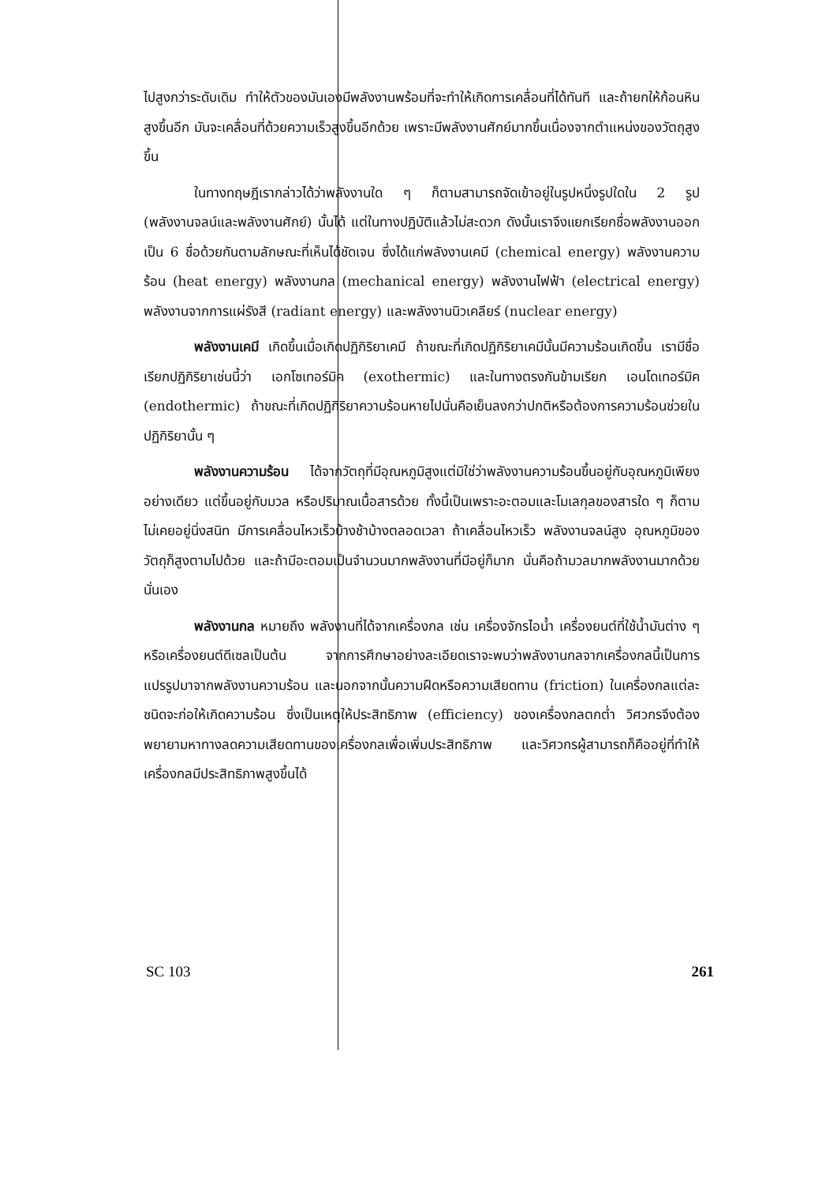ไปสูงกว่าระดับเดิม ทำให้ตัวของมันเองมีพลังงานพร้อมที่จะทำให้เกิดการเคลื่อนที่ได้ทันที และถ้ายกให้ก้อนหินสูงขึ้นอีก มันจะเคลื่อนที่ด้วยความเร็วสูงขึ้นอีกด้วย เพราะมีพลังงานศักย์มากขึ้นเนื่องจากตำแหน่งของวัตถุสูงขึ้น
ในทางทฤษฎีเรากล่าวได้ว่าพลังงานใด ๆ ก็ตามสามารถจัดเข้าอยู่ในรูปหนึ่งรูปใดใน 2 รูป (พลังงานจลน์และพลังงานศักย์) นั้นได้ แต่ในทางปฏิบัติแล้วไม่สะดวก ดังนั้นเราจึงแยกเรียกชื่อพลังงานออกเป็น 6 ชื่อด้วยกันตามลักษณะที่เห็นได้ชัดเจน ซึ่งได้แก่พลังงานเคมี (chemical energy) พลังงานความร้อน (heat energy) พลังงานกล (mechanical energy) พลังงานไฟฟ้า (electrical energy) พลังงานจากการแผ่รังสี (radiant energy) และพลังงานนิวเคลียร์ (nuclear energy)
พลังงานเคมี เกิดขึ้นเมื่อเกิดปฏิกิริยาเคมี ถ้าขณะที่เกิดปฏิกิริยาเคมีนั้นมีความร้อนเกิดขึ้น เรามีชื่อเรียกปฏิกิริยาเช่นนี้ว่า เอกโซเทอร์มิค (exothermic) และในทางตรงกันข้ามเรียก เอนโดเทอร์มิค (endothermic) ถ้าขณะที่เกิดปฏิกิริยาความร้อนหายไปนั่นคือเย็นลงกว่าปกติหรือต้องการความร้อนช่วยในปฏิกิริยานั้น ๆ
พลังงานความร้อน ได้จากวัตถุที่มีอุณหภูมิสูงแต่มิใช่ว่าพลังงานความร้อนขึ้นอยู่กับอุณหภูมิเพียงอย่างเดียว แต่ขึ้นอยู่กับมวล หรือปริมาณเนื้อสารด้วย ทั้งนี้เป็นเพราะอะตอมและโมเลกุลของสารใด ๆ ก็ตามไม่เคยอยู่นิ่งสนิท มีการเคลื่อนไหวเร็วบ้างช้าบ้างตลอดเวลา ถ้าเคลื่อนไหวเร็ว พลังงานจลน์สูง อุณหภูมิของวัตถุก็สูงตามไปด้วย และถ้ามีอะตอมเป็นจำนวนมากพลังงานที่มีอยู่ก็มาก นั่นคือถ้ามวลมากพลังงานมากด้วยนั่นเอง
พลังงานกล หมายถึง พลังงานที่ได้จากเครื่องกล เช่น เครื่องจักรไอน้ำ เครื่องยนต์ที่ใช้น้ำมันต่าง ๆ หรือเครื่องยนต์ดีเซลเป็นต้น จากการศึกษาอย่างละเอียดเราจะพบว่าพลังงานกลจากเครื่องกลนี้เป็นการแปรรูปมาจากพลังงานความร้อน และนอกจากนั้นความฝืดหรือความเสียดทาน (friction) ในเครื่องกลแต่ละชนิดจะก่อให้เกิดความร้อน ซึ่งเป็นเหตุให้ประสิทธิภาพ (efficiency) ของเครื่องกลตกต่ำ วิศวกรจึงต้องพยายามหาทางลดความเสียดทานของเครื่องกลเพื่อเพิ่มประสิทธิภาพ และวิศวกรผู้สามารถก็คืออยู่ที่ทำให้เครื่องกลมีประสิทธิภาพสูงขึ้นได้
SC 103 261